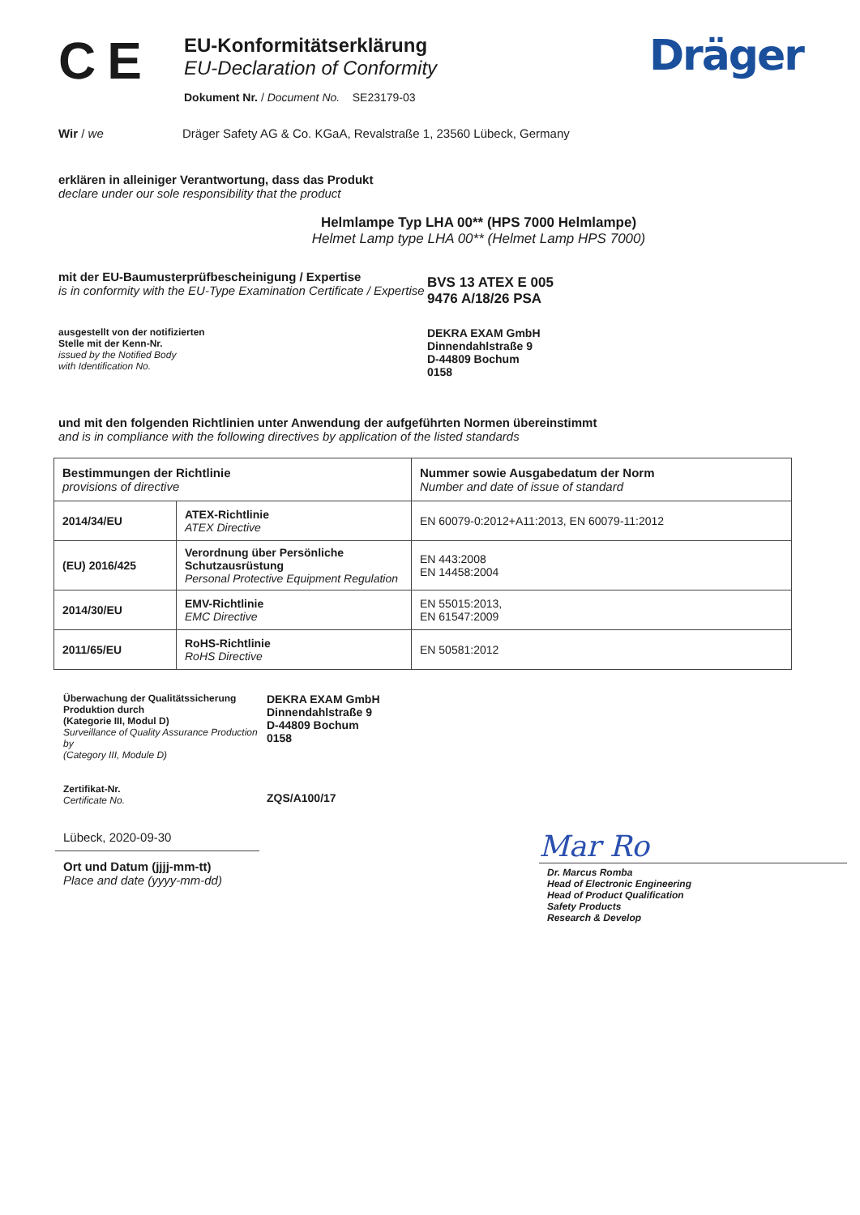CE
EU-Konformitätserklärung
EU-Declaration of Conformity
Dokument Nr. / Document No. SE23179-03
Dräger
Wir / we Dräger Safety AG & Co. KGaA, Revalstraße 1, 23560 Lübeck, Germany
erklären in alleiniger Verantwortung, dass das Produkt
declare under our sole responsibility that the product
Helmlampe Typ LHA 00** (HPS 7000 Helmlampe)
Helmet Lamp type LHA 00** (Helmet Lamp HPS 7000)
mit der EU-Baumusterprüfbescheinigung / Expertise
is in conformity with the EU-Type Examination Certificate / Expertise
BVS 13 ATEX E 005
9476 A/18/26 PSA
ausgestellt von der notifizierten
Stelle mit der Kenn-Nr.
issued by the Notified Body
with Identification No.
DEKRA EXAM GmbH
Dinnendahlstraße 9
D-44809 Bochum
0158
und mit den folgenden Richtlinien unter Anwendung der aufgeführten Normen übereinstimmt
and is in compliance with the following directives by application of the listed standards
| Bestimmungen der Richtlinie provisions of directive | | Nummer sowie Ausgabedatum der Norm Number and date of issue of standard |
| 2014/34/EU | ATEX-Richtlinie ATEX Directive | EN 60079-0:2012+A11:2013, EN 60079-11:2012 |
| (EU) 2016/425 | Verordnung über Persönliche Schutzausrüstung Personal Protective Equipment Regulation | EN 443:2008 EN 14458:2004 |
| 2014/30/EU | EMV-Richtlinie EMC Directive | EN 55015:2013, EN 61547:2009 |
| 2011/65/EU | RoHS-Richtlinie RoHS Directive | EN 50581:2012 |
Überwachung der Qualitätssicherung Produktion durch
(Kategorie III, Modul D)
Surveillance of Quality Assurance Production by
(Category III, Module D)
DEKRA EXAM GmbH
Dinnendahlstraße 9
D-44809 Bochum
0158
Zertifikat-Nr.
Certificate No.
ZQS/A100/17
Lübeck, 2020-09-30
Ort und Datum (jjjj-mm-tt)
Place and date (yyyy-mm-dd)
Mar Ro
Dr. Marcus Romba
Head of Electronic Engineering
Head of Product Qualification
Safety Products
Research & Develop